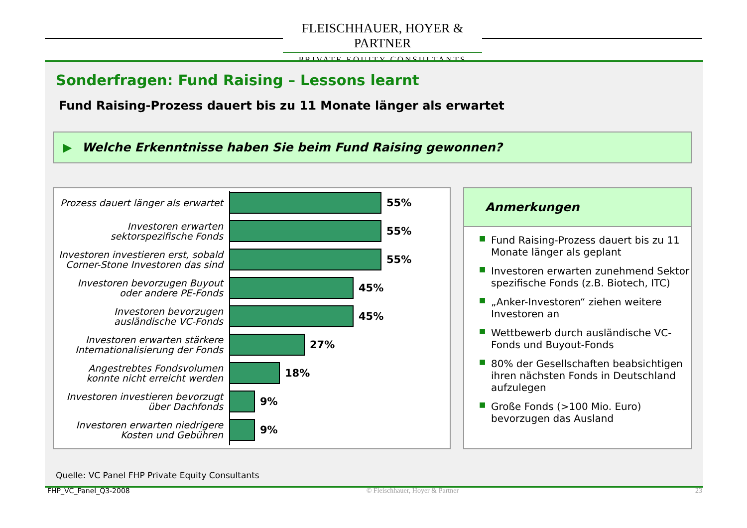FLEISCHHAUER, HOYER & PARTNER
PRIVATE EQUITY CONSULTANTS
Sonderfragen: Fund Raising – Lessons learnt
Fund Raising-Prozess dauert bis zu 11 Monate länger als erwartet
▶ Welche Erkenntnisse haben Sie beim Fund Raising gewonnen?
Prozess dauert länger als erwartet
55%
Investoren erwarten sektorspezifische Fonds
55%
Investoren investieren erst, sobald Corner-Stone Investoren das sind
55%
Investoren bevorzugen Buyout oder andere PE-Fonds
45%
Investoren bevorzugen ausländische VC-Fonds
45%
Investoren erwarten stärkere Internationalisierung der Fonds
27%
Angestrebtes Fondsvolumen konnte nicht erreicht werden
18%
Investoren investieren bevorzugt über Dachfonds
9%
Investoren erwarten niedrigere Kosten und Gebühren
9%
Anmerkungen
■ Fund Raising-Prozess dauert bis zu 11 Monate länger als geplant
■ Investoren erwarten zunehmend Sektor spezifische Fonds (z.B. Biotech, ITC)
■ „Anker-Investoren“ ziehen weitere Investoren an
■ Wettbewerb durch ausländische VC-Fonds und Buyout-Fonds
■ 80% der Gesellschaften beabsichtigen ihren nächsten Fonds in Deutschland aufzulegen
■ Große Fonds (>100 Mio. Euro) bevorzugen das Ausland
Quelle: VC Panel FHP Private Equity Consultants
FHP_VC_Panel_Q3-2008 © Fleischhauer, Hoyer & Partner 23